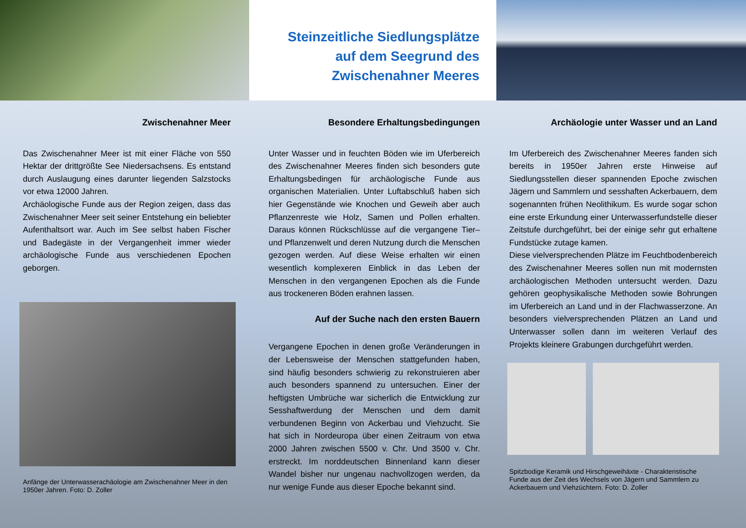Steinzeitliche Siedlungsplätze
auf dem Seegrund des
Zwischenahner Meeres
Zwischenahner Meer
Das Zwischenahner Meer ist mit einer Fläche von 550 Hektar der drittgrößte See Niedersachsens. Es entstand durch Auslaugung eines darunter liegenden Salzstocks vor etwa 12000 Jahren.
Archäologische Funde aus der Region zeigen, dass das Zwischenahner Meer seit seiner Entstehung ein beliebter Aufenthaltsort war. Auch im See selbst haben Fischer und Badegäste in der Vergangenheit immer wieder archäologische Funde aus verschiedenen Epochen geborgen.
Anfänge der Unterwasserachäologie am Zwischenahner Meer in den 1950er Jahren. Foto: D. Zoller
Besondere Erhaltungsbedingungen
Unter Wasser und in feuchten Böden wie im Uferbereich des Zwischenahner Meeres finden sich besonders gute Erhaltungsbedingen für archäologische Funde aus organischen Materialien. Unter Luftabschluß haben sich hier Gegenstände wie Knochen und Geweih aber auch Pflanzenreste wie Holz, Samen und Pollen erhalten. Daraus können Rückschlüsse auf die vergangene Tier– und Pflanzenwelt und deren Nutzung durch die Menschen gezogen werden. Auf diese Weise erhalten wir einen wesentlich komplexeren Einblick in das Leben der Menschen in den vergangenen Epochen als die Funde aus trockeneren Böden erahnen lassen.
Auf der Suche nach den ersten Bauern
Vergangene Epochen in denen große Veränderungen in der Lebensweise der Menschen stattgefunden haben, sind häufig besonders schwierig zu rekonstruieren aber auch besonders spannend zu untersuchen. Einer der heftigsten Umbrüche war sicherlich die Entwicklung zur Sesshaftwerdung der Menschen und dem damit verbundenen Beginn von Ackerbau und Viehzucht. Sie hat sich in Nordeuropa über einen Zeitraum von etwa 2000 Jahren zwischen 5500 v. Chr. Und 3500 v. Chr. erstreckt. Im norddeutschen Binnenland kann dieser Wandel bisher nur ungenau nachvollzogen werden, da nur wenige Funde aus dieser Epoche bekannt sind.
Archäologie unter Wasser und an Land
Im Uferbereich des Zwischenahner Meeres fanden sich bereits in 1950er Jahren erste Hinweise auf Siedlungsstellen dieser spannenden Epoche zwischen Jägern und Sammlern und sesshaften Ackerbauern, dem sogenannten frühen Neolithikum. Es wurde sogar schon eine erste Erkundung einer Unterwasserfundstelle dieser Zeitstufe durchgeführt, bei der einige sehr gut erhaltene Fundstücke zutage kamen.
Diese vielversprechenden Plätze im Feuchtbodenbereich des Zwischenahner Meeres sollen nun mit modernsten archäologischen Methoden untersucht werden. Dazu gehören geophysikalische Methoden sowie Bohrungen im Uferbereich an Land und in der Flachwasserzone. An besonders vielversprechenden Plätzen an Land und Unterwasser sollen dann im weiteren Verlauf des Projekts kleinere Grabungen durchgeführt werden.
Spitzbodige Keramik und Hirschgeweihäxte - Charakteristische Funde aus der Zeit des Wechsels von Jägern und Sammlern zu Ackerbauern und Viehzüchtern. Foto: D. Zoller